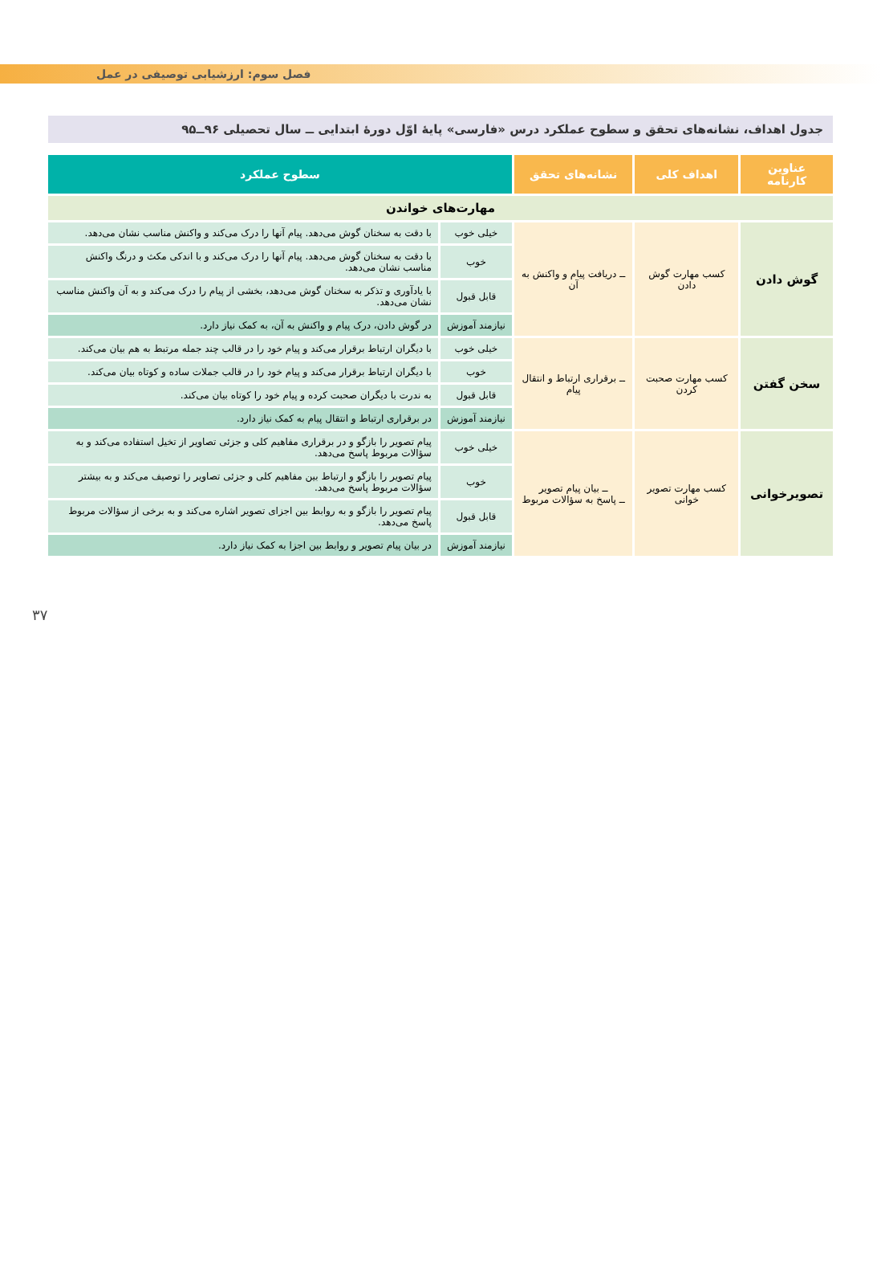فصل سوم: ارزشیابی توصیفی در عمل
جدول اهداف، نشانه‌های تحقق و سطوح عملکرد درس «فارسی» پایهٔ اوّل دورهٔ ابتدایی ــ سال تحصیلی ۹۶ــ۹۵
| عناوین کارنامه | اهداف کلی | نشانه‌های تحقق | سطوح عملکرد | |
| --- | --- | --- | --- | --- |
| مهارت‌های خواندن | | | | |
| گوش دادن | کسب مهارت گوش دادن | ــ دریافت پیام و واکنش به آن | خیلی خوب | با دقت به سخنان گوش می‌دهد. پیام آنها را درک می‌کند و واکنش مناسب نشان می‌دهد. |
| | | | خوب | با دقت به سخنان گوش می‌دهد. پیام آنها را درک می‌کند و با اندکی مکث و درنگ واکنش مناسب نشان می‌دهد. |
| | | | قابل قبول | با یادآوری و تذکر به سخنان گوش می‌دهد، بخشی از پیام را درک می‌کند و به آن واکنش مناسب نشان می‌دهد. |
| | | | نیازمند آموزش | در گوش دادن، درک پیام و واکنش به آن، به کمک نیاز دارد. |
| سخن گفتن | کسب مهارت صحبت کردن | ــ برقراری ارتباط و انتقال پیام | خیلی خوب | با دیگران ارتباط برقرار می‌کند و پیام خود را در قالب چند جمله مرتبط به هم بیان می‌کند. |
| | | | خوب | با دیگران ارتباط برقرار می‌کند و پیام خود را در قالب جملات ساده و کوتاه بیان می‌کند. |
| | | | قابل قبول | به ندرت با دیگران صحبت کرده و پیام خود را کوتاه بیان می‌کند. |
| | | | نیازمند آموزش | در برقراری ارتباط و انتقال پیام به کمک نیاز دارد. |
| تصویرخوانی | کسب مهارت تصویر خوانی | ــ بیان پیام تصویر ــ پاسخ به سؤالات مربوط | خیلی خوب | پیام تصویر را بازگو و در برقراری مفاهیم کلی و جزئی تصاویر از تخیل استفاده می‌کند و به سؤالات مربوط پاسخ می‌دهد. |
| | | | خوب | پیام تصویر را بازگو و ارتباط بین مفاهیم کلی و جزئی تصاویر را توصیف می‌کند و به بیشتر سؤالات مربوط پاسخ می‌دهد. |
| | | | قابل قبول | پیام تصویر را بازگو و به روابط بین اجزای تصویر اشاره می‌کند و به برخی از سؤالات مربوط پاسخ می‌دهد. |
| | | | نیازمند آموزش | در بیان پیام تصویر و روابط بین اجزا به کمک نیاز دارد. |
۳۷